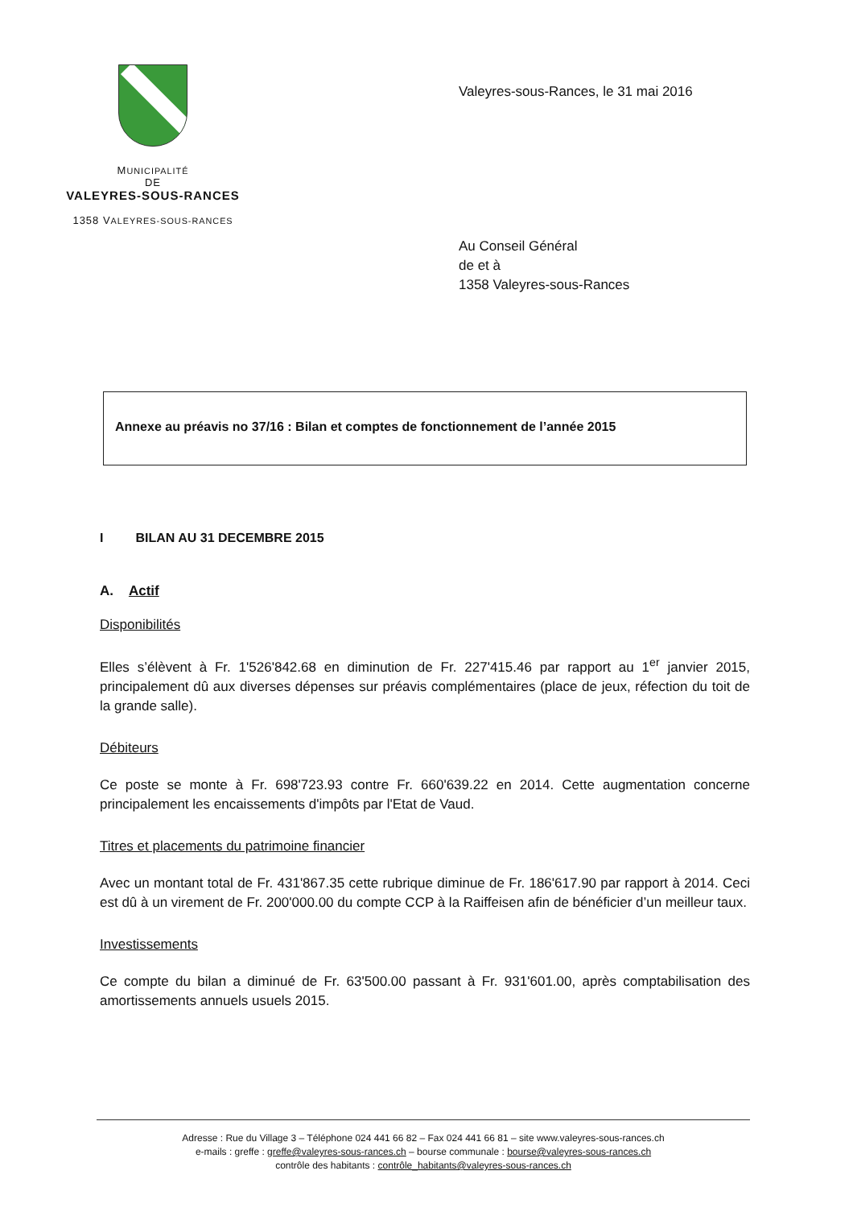MUNICIPALITÉ
DE
VALEYRES-SOUS-RANCES
1358 VALEYRES-SOUS-RANCES
Valeyres-sous-Rances, le 31 mai 2016
Au Conseil Général
de et à
1358 Valeyres-sous-Rances
Annexe au préavis no 37/16 : Bilan et comptes de fonctionnement de l’année 2015
I BILAN AU 31 DECEMBRE 2015
A. Actif
Disponibilités
Elles s’élèvent à Fr. 1'526'842.68 en diminution de Fr. 227'415.46 par rapport au 1<sup>er</sup> janvier 2015, principalement dû aux diverses dépenses sur préavis complémentaires (place de jeux, réfection du toit de la grande salle).
Débiteurs
Ce poste se monte à Fr. 698'723.93 contre Fr. 660'639.22 en 2014. Cette augmentation concerne principalement les encaissements d'impôts par l'Etat de Vaud.
Titres et placements du patrimoine financier
Avec un montant total de Fr. 431'867.35 cette rubrique diminue de Fr. 186'617.90 par rapport à 2014. Ceci est dû à un virement de Fr. 200'000.00 du compte CCP à la Raiffeisen afin de bénéficier d’un meilleur taux.
Investissements
Ce compte du bilan a diminué de Fr. 63'500.00 passant à Fr. 931'601.00, après comptabilisation des amortissements annuels usuels 2015.
Adresse : Rue du Village 3 – Téléphone 024 441 66 82 – Fax 024 441 66 81 – site www.valeyres-sous-rances.ch
e-mails : greffe : greffe@valeyres-sous-rances.ch – bourse communale : bourse@valeyres-sous-rances.ch
contrôle des habitants : contrôle_habitants@valeyres-sous-rances.ch